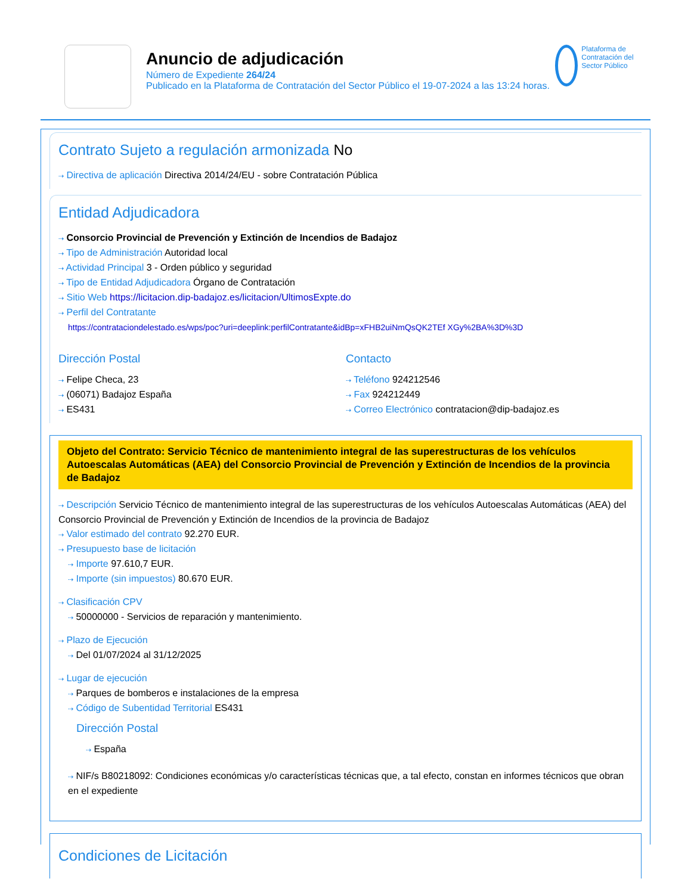Anuncio de adjudicación
Número de Expediente 264/24
Publicado en la Plataforma de Contratación del Sector Público el 19-07-2024 a las 13:24 horas.
Plataforma de Contratación del Sector Público
Contrato Sujeto a regulación armonizada No
⇢ Directiva de aplicación Directiva 2014/24/EU - sobre Contratación Pública
Entidad Adjudicadora
⇢ Consorcio Provincial de Prevención y Extinción de Incendios de Badajoz
⇢ Tipo de Administración Autoridad local
⇢ Actividad Principal 3 - Orden público y seguridad
⇢ Tipo de Entidad Adjudicadora Órgano de Contratación
⇢ Sitio Web https://licitacion.dip-badajoz.es/licitacion/UltimosExpte.do
⇢ Perfil del Contratante
https://contrataciondelestado.es/wps/poc?uri=deeplink:perfilContratante&idBp=xFHB2uiNmQsQK2TEf XGy%2BA%3D%3D
Dirección Postal
⇢ Felipe Checa, 23
⇢ (06071) Badajoz España
⇢ ES431
Contacto
⇢ Teléfono 924212546
⇢ Fax 924212449
⇢ Correo Electrónico contratacion@dip-badajoz.es
Objeto del Contrato: Servicio Técnico de mantenimiento integral de las superestructuras de los vehículos Autoescalas Automáticas (AEA) del Consorcio Provincial de Prevención y Extinción de Incendios de la provincia de Badajoz
⇢ Descripción Servicio Técnico de mantenimiento integral de las superestructuras de los vehículos Autoescalas Automáticas (AEA) del Consorcio Provincial de Prevención y Extinción de Incendios de la provincia de Badajoz
⇢ Valor estimado del contrato 92.270 EUR.
⇢ Presupuesto base de licitación
⇢ Importe 97.610,7 EUR.
⇢ Importe (sin impuestos) 80.670 EUR.
⇢ Clasificación CPV
⇢ 50000000 - Servicios de reparación y mantenimiento.
⇢ Plazo de Ejecución
⇢ Del 01/07/2024 al 31/12/2025
⇢ Lugar de ejecución
⇢ Parques de bomberos e instalaciones de la empresa
⇢ Código de Subentidad Territorial ES431
Dirección Postal
⇢ España
⇢ NIF/s B80218092: Condiciones económicas y/o características técnicas que, a tal efecto, constan en informes técnicos que obran en el expediente
Condiciones de Licitación